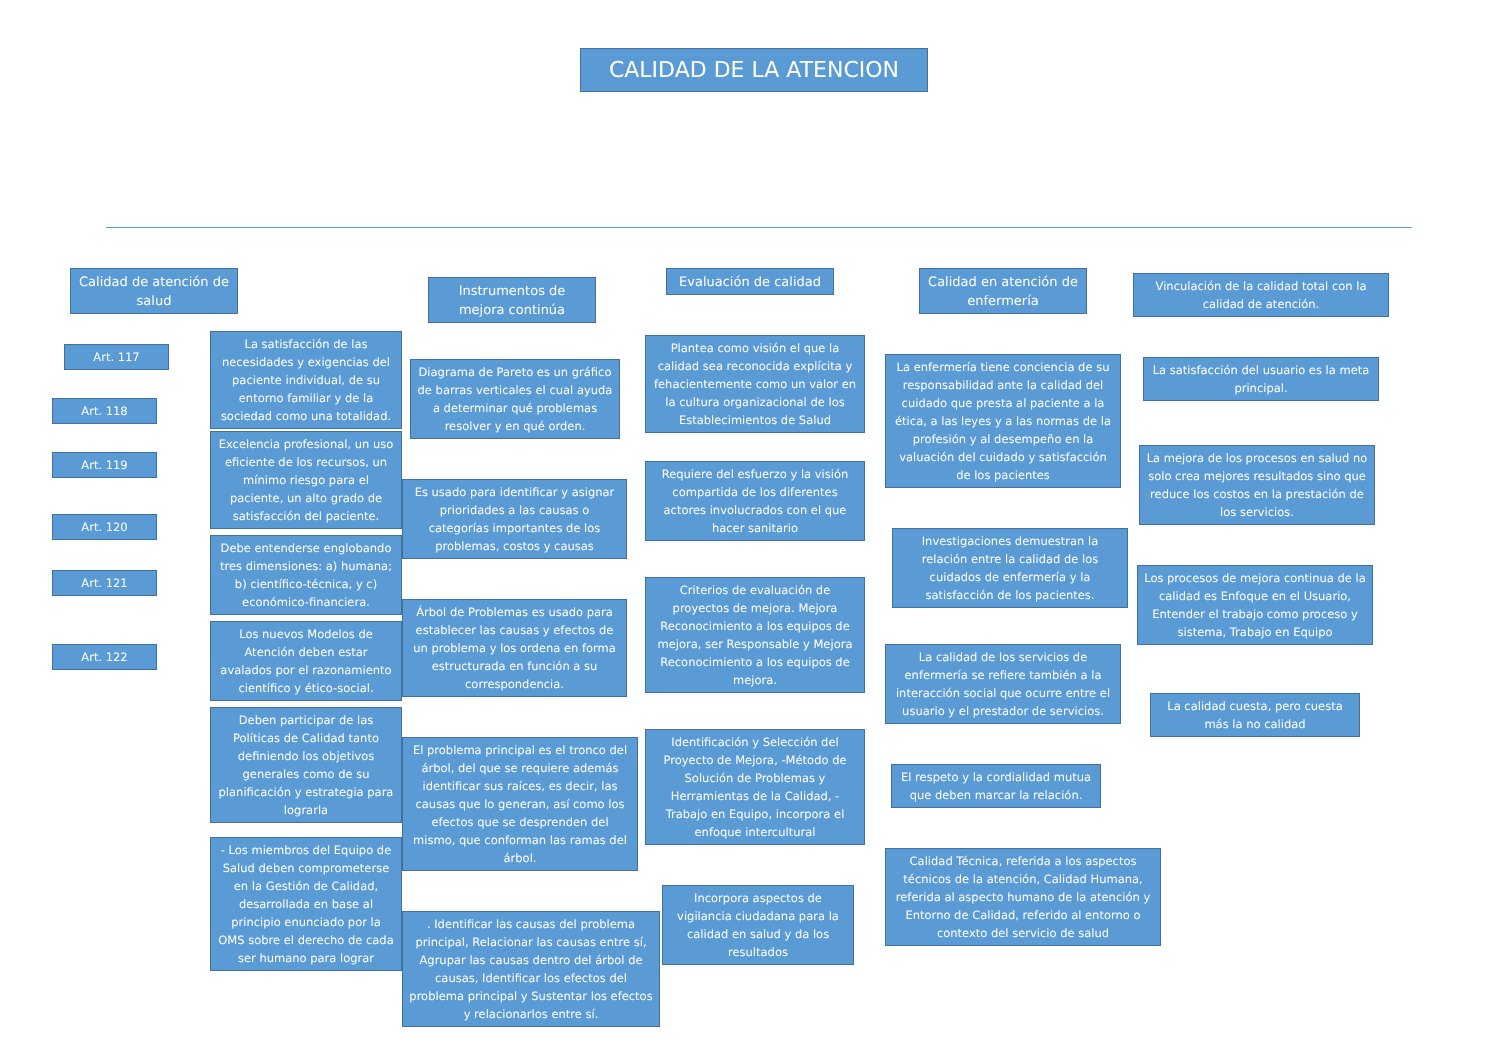CALIDAD DE LA ATENCION
Calidad de atención de salud
Art. 117
Art. 118
Art. 119
Art. 120
Art. 121
Art. 122
La satisfacción de las necesidades y exigencias del paciente individual, de su entorno familiar y de la sociedad como una totalidad.
Excelencia profesional, un uso eficiente de los recursos, un mínimo riesgo para el paciente, un alto grado de satisfacción del paciente.
Debe entenderse englobando tres dimensiones: a) humana; b) científico-técnica, y c) económico-financiera.
Los nuevos Modelos de Atención deben estar avalados por el razonamiento científico y ético-social.
Deben participar de las Políticas de Calidad tanto definiendo los objetivos generales como de su planificación y estrategia para lograrla
- Los miembros del Equipo de Salud deben comprometerse en la Gestión de Calidad, desarrollada en base al principio enunciado por la OMS sobre el derecho de cada ser humano para lograr
Instrumentos de mejora continúa
Diagrama de Pareto es un gráfico de barras verticales el cual ayuda a determinar qué problemas resolver y en qué orden.
Es usado para identificar y asignar prioridades a las causas o categorías importantes de los problemas, costos y causas
Árbol de Problemas es usado para establecer las causas y efectos de un problema y los ordena en forma estructurada en función a su correspondencia.
El problema principal es el tronco del árbol, del que se requiere además identificar sus raíces, es decir, las causas que lo generan, así como los efectos que se desprenden del mismo, que conforman las ramas del árbol.
. Identificar las causas del problema principal, Relacionar las causas entre sí, Agrupar las causas dentro del árbol de causas, Identificar los efectos del problema principal y Sustentar los efectos y relacionarlos entre sí.
Evaluación de calidad
Plantea como visión el que la calidad sea reconocida explícita y fehacientemente como un valor en la cultura organizacional de los Establecimientos de Salud
Requiere del esfuerzo y la visión compartida de los diferentes actores involucrados con el que hacer sanitario
Criterios de evaluación de proyectos de mejora. Mejora Reconocimiento a los equipos de mejora, ser Responsable y Mejora Reconocimiento a los equipos de mejora.
Identificación y Selección del Proyecto de Mejora, -Método de Solución de Problemas y Herramientas de la Calidad, -Trabajo en Equipo, incorpora el enfoque intercultural
Incorpora aspectos de vigilancia ciudadana para la calidad en salud y da los resultados
Calidad en atención de enfermería
La enfermería tiene conciencia de su responsabilidad ante la calidad del cuidado que presta al paciente a la ética, a las leyes y a las normas de la profesión y al desempeño en la valuación del cuidado y satisfacción de los pacientes
Investigaciones demuestran la relación entre la calidad de los cuidados de enfermería y la satisfacción de los pacientes.
La calidad de los servicios de enfermería se refiere también a la interacción social que ocurre entre el usuario y el prestador de servicios.
El respeto y la cordialidad mutua que deben marcar la relación.
Calidad Técnica, referida a los aspectos técnicos de la atención, Calidad Humana, referida al aspecto humano de la atención y Entorno de Calidad, referido al entorno o contexto del servicio de salud
Vinculación de la calidad total con la calidad de atención.
La satisfacción del usuario es la meta principal.
La mejora de los procesos en salud no solo crea mejores resultados sino que reduce los costos en la prestación de los servicios.
Los procesos de mejora continua de la calidad es Enfoque en el Usuario, Entender el trabajo como proceso y sistema, Trabajo en Equipo
La calidad cuesta, pero cuesta más la no calidad